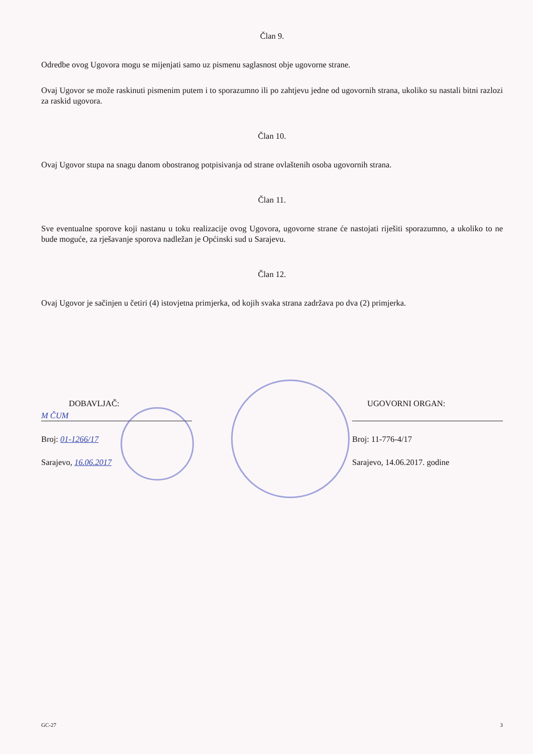Član 9.
Odredbe ovog Ugovora mogu se mijenjati samo uz pismenu saglasnost obje ugovorne strane.
Ovaj Ugovor se može raskinuti pismenim putem i to sporazumno ili po zahtjevu jedne od ugovornih strana, ukoliko su nastali bitni razlozi za raskid ugovora.
Član 10.
Ovaj Ugovor stupa na snagu danom obostranog potpisivanja od strane ovlaštenih osoba ugovornih strana.
Član 11.
Sve eventualne sporove koji nastanu u toku realizacije ovog Ugovora, ugovorne strane će nastojati riješiti sporazumno, a ukoliko to ne bude moguće, za rješavanje sporova nadležan je Općinski sud u Sarajevu.
Član 12.
Ovaj Ugovor je sačinjen u četiri (4) istovjetna primjerka, od kojih svaka strana zadržava po dva (2) primjerka.
DOBAVLJAČ:
M ČUM
Broj: 01-1266/17
Sarajevo, 16.06.2017
UGOVORNI ORGAN:
Broj: 11-776-4/17
Sarajevo, 14.06.2017. godine
GC-27 3